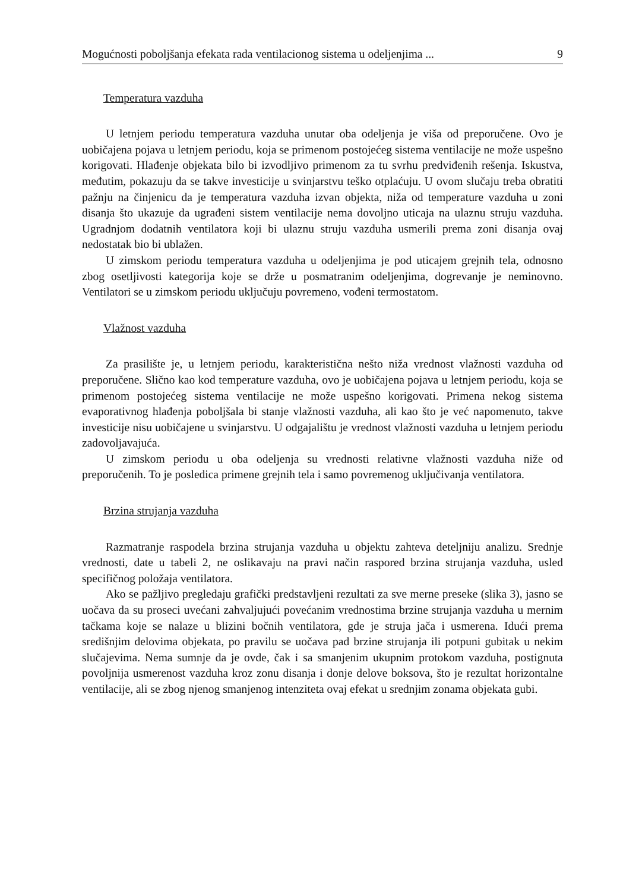Mogućnosti poboljšanja efekata rada ventilacionog sistema u odeljenjima ... 9
Temperatura vazduha
U letnjem periodu temperatura vazduha unutar oba odeljenja je viša od preporučene. Ovo je uobičajena pojava u letnjem periodu, koja se primenom postojećeg sistema ventilacije ne može uspešno korigovati. Hlađenje objekata bilo bi izvodljivo primenom za tu svrhu predviđenih rešenja. Iskustva, međutim, pokazuju da se takve investicije u svinjarstvu teško otplaćuju. U ovom slučaju treba obratiti pažnju na činjenicu da je temperatura vazduha izvan objekta, niža od temperature vazduha u zoni disanja što ukazuje da ugrađeni sistem ventilacije nema dovoljno uticaja na ulaznu struju vazduha. Ugradnjom dodatnih ventilatora koji bi ulaznu struju vazduha usmerili prema zoni disanja ovaj nedostatak bio bi ublažen.
U zimskom periodu temperatura vazduha u odeljenjima je pod uticajem grejnih tela, odnosno zbog osetljivosti kategorija koje se drže u posmatranim odeljenjima, dogrevanje je neminovno. Ventilatori se u zimskom periodu uključuju povremeno, vođeni termostatom.
Vlažnost vazduha
Za prasilište je, u letnjem periodu, karakteristična nešto niža vrednost vlažnosti vazduha od preporučene. Slično kao kod temperature vazduha, ovo je uobičajena pojava u letnjem periodu, koja se primenom postojećeg sistema ventilacije ne može uspešno korigovati. Primena nekog sistema evaporativnog hlađenja poboljšala bi stanje vlažnosti vazduha, ali kao što je već napomenuto, takve investicije nisu uobičajene u svinjarstvu. U odgajalištu je vrednost vlažnosti vazduha u letnjem periodu zadovoljavajuća.
U zimskom periodu u oba odeljenja su vrednosti relativne vlažnosti vazduha niže od preporučenih. To je posledica primene grejnih tela i samo povremenog uključivanja ventilatora.
Brzina strujanja vazduha
Razmatranje raspodela brzina strujanja vazduha u objektu zahteva deteljniju analizu. Srednje vrednosti, date u tabeli 2, ne oslikavaju na pravi način raspored brzina strujanja vazduha, usled specifičnog položaja ventilatora.
Ako se pažljivo pregledaju grafički predstavljeni rezultati za sve merne preseke (slika 3), jasno se uočava da su proseci uvećani zahvaljujući povećanim vrednostima brzine strujanja vazduha u mernim tačkama koje se nalaze u blizini bočnih ventilatora, gde je struja jača i usmerena. Idući prema središnjim delovima objekata, po pravilu se uočava pad brzine strujanja ili potpuni gubitak u nekim slučajevima. Nema sumnje da je ovde, čak i sa smanjenim ukupnim protokom vazduha, postignuta povoljnija usmerenost vazduha kroz zonu disanja i donje delove boksova, što je rezultat horizontalne ventilacije, ali se zbog njenog smanjenog intenziteta ovaj efekat u srednjim zonama objekata gubi.